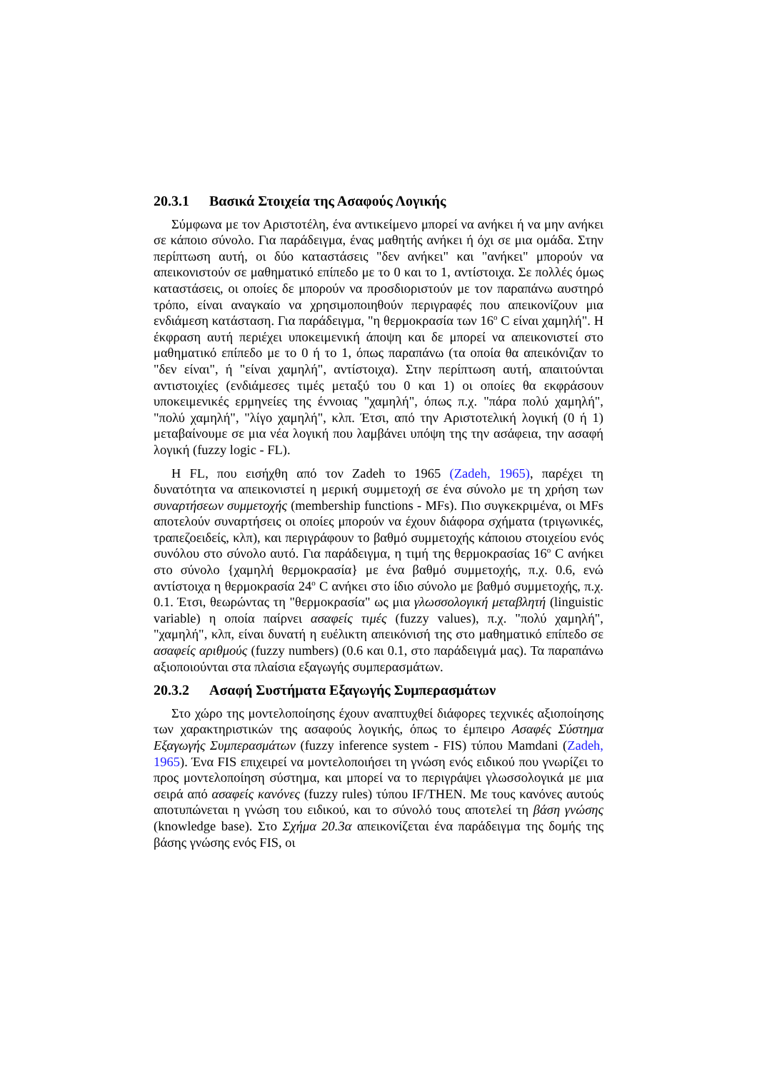20.3.1 Βασικά Στοιχεία της Ασαφούς Λογικής
Σύμφωνα με τον Αριστοτέλη, ένα αντικείμενο μπορεί να ανήκει ή να μην ανήκει σε κάποιο σύνολο. Για παράδειγμα, ένας μαθητής ανήκει ή όχι σε μια ομάδα. Στην περίπτωση αυτή, οι δύο καταστάσεις "δεν ανήκει" και "ανήκει" μπορούν να απεικονιστούν σε μαθηματικό επίπεδο με το 0 και το 1, αντίστοιχα. Σε πολλές όμως καταστάσεις, οι οποίες δε μπορούν να προσδιοριστούν με τον παραπάνω αυστηρό τρόπο, είναι αναγκαίο να χρησιμοποιηθούν περιγραφές που απεικονίζουν μια ενδιάμεση κατάσταση. Για παράδειγμα, "η θερμοκρασία των 16<sup>o</sup> C είναι χαμηλή". Η έκφραση αυτή περιέχει υποκειμενική άποψη και δε μπορεί να απεικονιστεί στο μαθηματικό επίπεδο με το 0 ή το 1, όπως παραπάνω (τα οποία θα απεικόνιζαν το "δεν είναι", ή "είναι χαμηλή", αντίστοιχα). Στην περίπτωση αυτή, απαιτούνται αντιστοιχίες (ενδιάμεσες τιμές μεταξύ του 0 και 1) οι οποίες θα εκφράσουν υποκειμενικές ερμηνείες της έννοιας "χαμηλή", όπως π.χ. "πάρα πολύ χαμηλή", "πολύ χαμηλή", "λίγο χαμηλή", κλπ. Έτσι, από την Αριστοτελική λογική (0 ή 1) μεταβαίνουμε σε μια νέα λογική που λαμβάνει υπόψη της την ασάφεια, την ασαφή λογική (fuzzy logic - FL).
Η FL, που εισήχθη από τον Zadeh το 1965 (Zadeh, 1965), παρέχει τη δυνατότητα να απεικονιστεί η μερική συμμετοχή σε ένα σύνολο με τη χρήση των συναρτήσεων συμμετοχής (membership functions - MFs). Πιο συγκεκριμένα, οι MFs αποτελούν συναρτήσεις οι οποίες μπορούν να έχουν διάφορα σχήματα (τριγωνικές, τραπεζοειδείς, κλπ), και περιγράφουν το βαθμό συμμετοχής κάποιου στοιχείου ενός συνόλου στο σύνολο αυτό. Για παράδειγμα, η τιμή της θερμοκρασίας 16<sup>o</sup> C ανήκει στο σύνολο {χαμηλή θερμοκρασία} με ένα βαθμό συμμετοχής, π.χ. 0.6, ενώ αντίστοιχα η θερμοκρασία 24<sup>o</sup> C ανήκει στο ίδιο σύνολο με βαθμό συμμετοχής, π.χ. 0.1. Έτσι, θεωρώντας τη "θερμοκρασία" ως μια γλωσσολογική μεταβλητή (linguistic variable) η οποία παίρνει ασαφείς τιμές (fuzzy values), π.χ. "πολύ χαμηλή", "χαμηλή", κλπ, είναι δυνατή η ευέλικτη απεικόνισή της στο μαθηματικό επίπεδο σε ασαφείς αριθμούς (fuzzy numbers) (0.6 και 0.1, στο παράδειγμά μας). Τα παραπάνω αξιοποιούνται στα πλαίσια εξαγωγής συμπερασμάτων.
20.3.2 Ασαφή Συστήματα Εξαγωγής Συμπερασμάτων
Στο χώρο της μοντελοποίησης έχουν αναπτυχθεί διάφορες τεχνικές αξιοποίησης των χαρακτηριστικών της ασαφούς λογικής, όπως το έμπειρο Ασαφές Σύστημα Εξαγωγής Συμπερασμάτων (fuzzy inference system - FIS) τύπου Mamdani (Zadeh, 1965). Ένα FIS επιχειρεί να μοντελοποιήσει τη γνώση ενός ειδικού που γνωρίζει το προς μοντελοποίηση σύστημα, και μπορεί να το περιγράψει γλωσσολογικά με μια σειρά από ασαφείς κανόνες (fuzzy rules) τύπου IF/THEN. Με τους κανόνες αυτούς αποτυπώνεται η γνώση του ειδικού, και το σύνολό τους αποτελεί τη βάση γνώσης (knowledge base). Στο Σχήμα 20.3α απεικονίζεται ένα παράδειγμα της δομής της βάσης γνώσης ενός FIS, οι